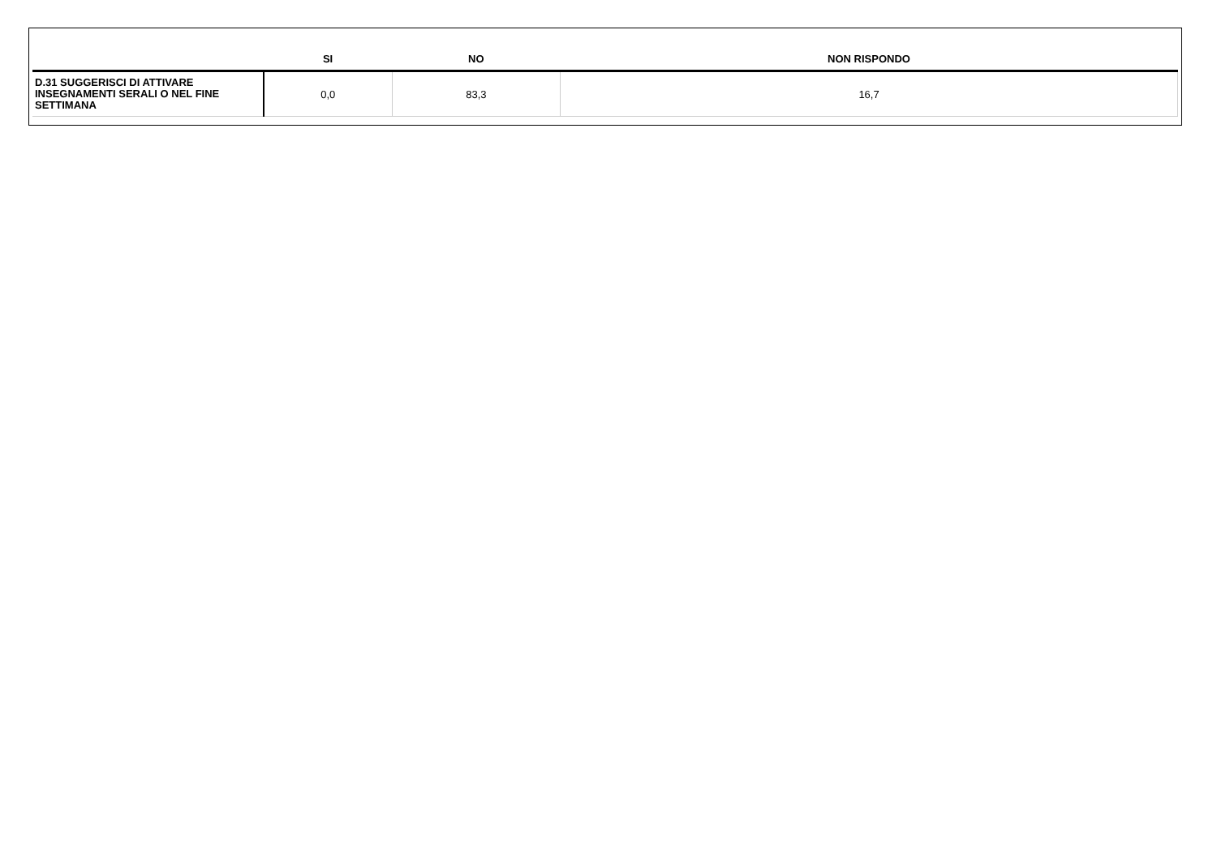| | SI | NO | NON RISPONDO |
| --- | --- | --- | --- |
| D.31 SUGGERISCI DI ATTIVARE INSEGNAMENTI SERALI O NEL FINE SETTIMANA | 0,0 | 83,3 | 16,7 |